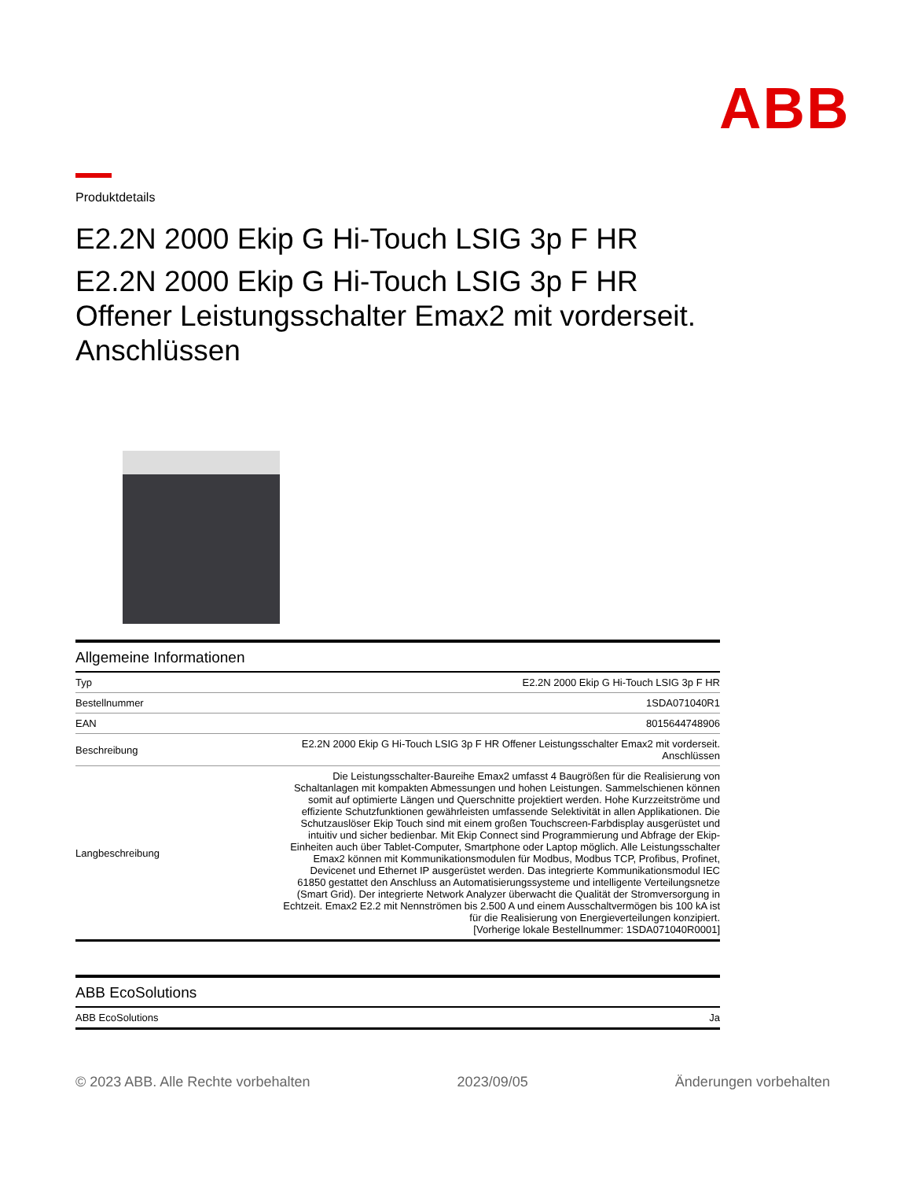ABB
Produktdetails
E2.2N 2000 Ekip G Hi-Touch LSIG 3p F HR
E2.2N 2000 Ekip G Hi-Touch LSIG 3p F HR Offener Leistungsschalter Emax2 mit vorderseit. Anschlüssen
Allgemeine Informationen
| Typ | E2.2N 2000 Ekip G Hi-Touch LSIG 3p F HR |
| Bestellnummer | 1SDA071040R1 |
| EAN | 8015644748906 |
| Beschreibung | E2.2N 2000 Ekip G Hi-Touch LSIG 3p F HR Offener Leistungsschalter Emax2 mit vorderseit. Anschlüssen |
| Langbeschreibung | Die Leistungsschalter-Baureihe Emax2 umfasst 4 Baugrößen für die Realisierung von Schaltanlagen mit kompakten Abmessungen und hohen Leistungen. Sammelschienen können somit auf optimierte Längen und Querschnitte projektiert werden. Hohe Kurzzeitströme und effiziente Schutzfunktionen gewährleisten umfassende Selektivität in allen Applikationen. Die Schutzauslöser Ekip Touch sind mit einem großen Touchscreen-Farbdisplay ausgerüstet und intuitiv und sicher bedienbar. Mit Ekip Connect sind Programmierung und Abfrage der Ekip-Einheiten auch über Tablet-Computer, Smartphone oder Laptop möglich. Alle Leistungsschalter Emax2 können mit Kommunikationsmodulen für Modbus, Modbus TCP, Profibus, Profinet, Devicenet und Ethernet IP ausgerüstet werden. Das integrierte Kommunikationsmodul IEC 61850 gestattet den Anschluss an Automatisierungssysteme und intelligente Verteilungsnetze (Smart Grid). Der integrierte Network Analyzer überwacht die Qualität der Stromversorgung in Echtzeit. Emax2 E2.2 mit Nennströmen bis 2.500 A und einem Ausschaltvermögen bis 100 kA ist für die Realisierung von Energieverteilungen konzipiert. [Vorherige lokale Bestellnummer: 1SDA071040R0001] |
ABB EcoSolutions
| ABB EcoSolutions | Ja |
© 2023 ABB. Alle Rechte vorbehalten 2023/09/05 Änderungen vorbehalten